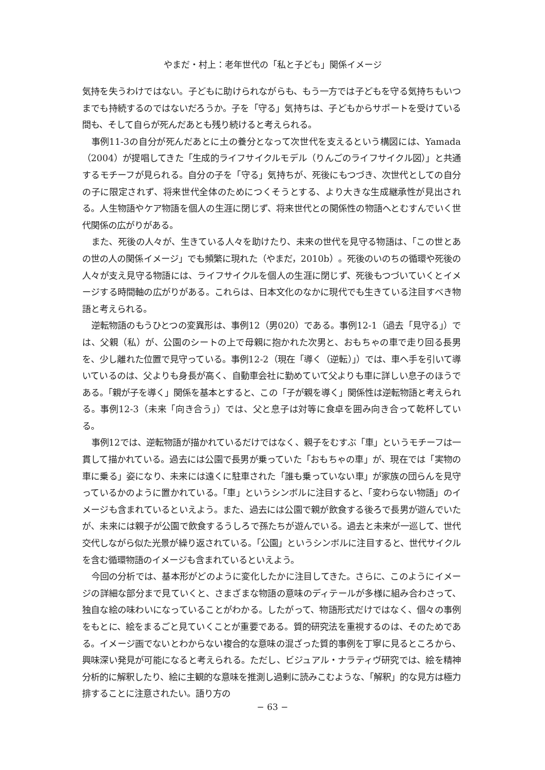やまだ・村上：老年世代の「私と子ども」関係イメージ
気持を失うわけではない。子どもに助けられながらも、もう一方では子どもを守る気持ちもいつまでも持続するのではないだろうか。子を「守る」気持ちは、子どもからサポートを受けている間も、そして自らが死んだあとも残り続けると考えられる。
事例11-3の自分が死んだあとに土の養分となって次世代を支えるという構図には、Yamada（2004）が提唱してきた「生成的ライフサイクルモデル（りんごのライフサイクル図）」と共通するモチーフが見られる。自分の子を「守る」気持ちが、死後にもつづき、次世代としての自分の子に限定されず、将来世代全体のためにつくそうとする、より大きな生成継承性が見出される。人生物語やケア物語を個人の生涯に閉じず、将来世代との関係性の物語へとむすんでいく世代関係の広がりがある。
また、死後の人々が、生きている人々を助けたり、未来の世代を見守る物語は、「この世とあの世の人の関係イメージ」でも頻繁に現れた（やまだ，2010b）。死後のいのちの循環や死後の人々が支え見守る物語には、ライフサイクルを個人の生涯に閉じず、死後もつづいていくとイメージする時間軸の広がりがある。これらは、日本文化のなかに現代でも生きている注目すべき物語と考えられる。
逆転物語のもうひとつの変異形は、事例12（男020）である。事例12-1（過去「見守る」）では、父親（私）が、公園のシートの上で母親に抱かれた次男と、おもちゃの車で走り回る長男を、少し離れた位置で見守っている。事例12-2（現在「導く（逆転）」）では、車へ手を引いて導いているのは、父よりも身長が高く、自動車会社に勤めていて父よりも車に詳しい息子のほうである。「親が子を導く」関係を基本とすると、この「子が親を導く」関係性は逆転物語と考えられる。事例12-3（未来「向き合う」）では、父と息子は対等に食卓を囲み向き合って乾杯している。
事例12では、逆転物語が描かれているだけではなく、親子をむすぶ「車」というモチーフは一貫して描かれている。過去には公園で長男が乗っていた「おもちゃの車」が、現在では「実物の車に乗る」姿になり、未来には遠くに駐車された「誰も乗っていない車」が家族の団らんを見守っているかのように置かれている。「車」というシンボルに注目すると、「変わらない物語」のイメージも含まれているといえよう。また、過去には公園で親が飲食する後ろで長男が遊んでいたが、未来には親子が公園で飲食するうしろで孫たちが遊んでいる。過去と未来が一巡して、世代交代しながら似た光景が繰り返されている。「公園」というシンボルに注目すると、世代サイクルを含む循環物語のイメージも含まれているといえよう。
今回の分析では、基本形がどのように変化したかに注目してきた。さらに、このようにイメージの詳細な部分まで見ていくと、さまざまな物語の意味のディテールが多様に組み合わさって、独自な絵の味わいになっていることがわかる。したがって、物語形式だけではなく、個々の事例をもとに、絵をまるごと見ていくことが重要である。質的研究法を重視するのは、そのためである。イメージ画でないとわからない複合的な意味の混ざった質的事例を丁寧に見るところから、興味深い発見が可能になると考えられる。ただし、ビジュアル・ナラティヴ研究では、絵を精神分析的に解釈したり、絵に主観的な意味を推測し過剰に読みこむような、「解釈」的な見方は極力排することに注意されたい。語り方の
− 63 −